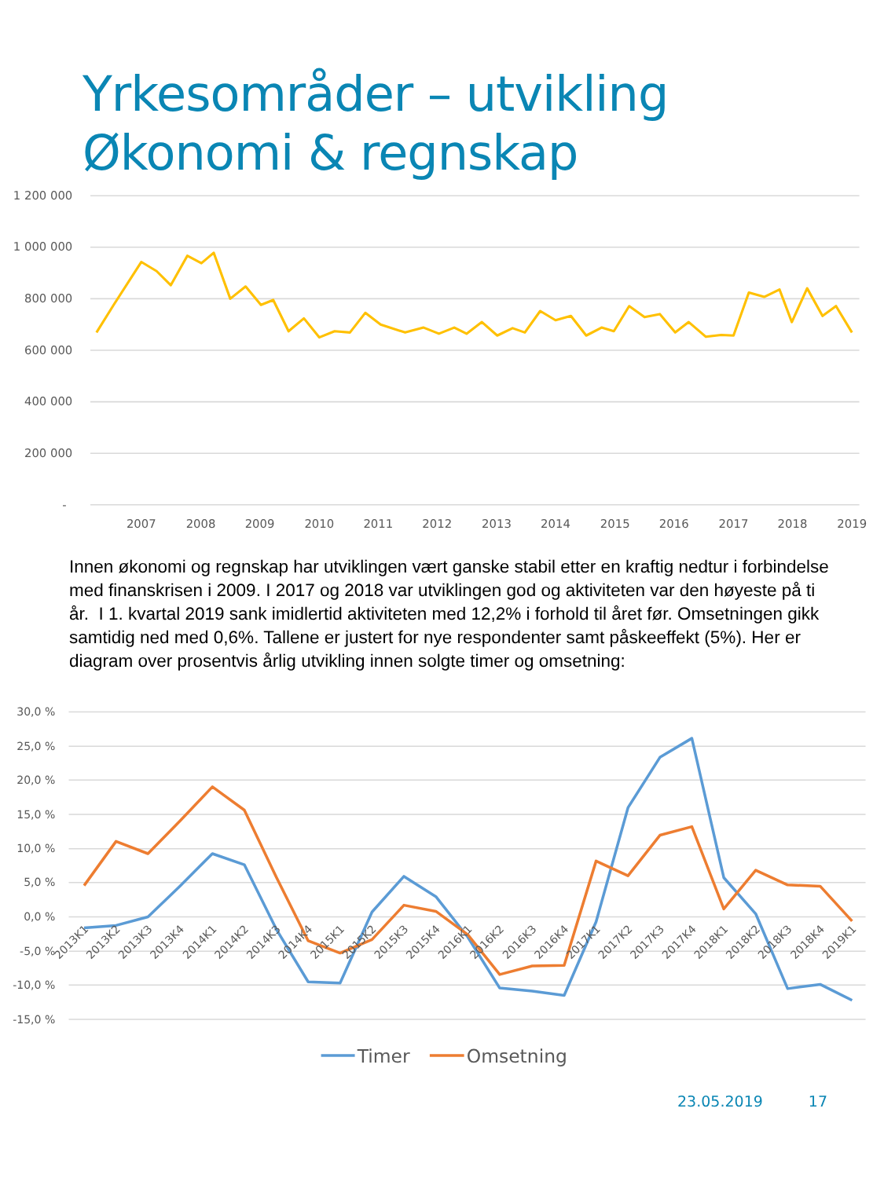Yrkesområder – utvikling
Økonomi & regnskap
1 200 000
1 000 000
800 000
600 000
400 000
200 000
-
2007
2008
2009
2010
2011
2012
2013
2014
2015
2016
2017
2018
2019
Innen økonomi og regnskap har utviklingen vært ganske stabil etter en kraftig nedtur i forbindelse med finanskrisen i 2009. I 2017 og 2018 var utviklingen god og aktiviteten var den høyeste på ti år. I 1. kvartal 2019 sank imidlertid aktiviteten med 12,2% i forhold til året før. Omsetningen gikk samtidig ned med 0,6%. Tallene er justert for nye respondenter samt påskeeffekt (5%). Her er diagram over prosentvis årlig utvikling innen solgte timer og omsetning:
30,0 %
25,0 %
20,0 %
15,0 %
10,0 %
5,0 %
0,0 %
-5,0 %
-10,0 %
-15,0 %
2013K1
2013K2
2013K3
2013K4
2014K1
2014K2
2014K3
2014K4
2015K1
2015K2
2015K3
2015K4
2016K1
2016K2
2016K3
2016K4
2017K1
2017K2
2017K3
2017K4
2018K1
2018K2
2018K3
2018K4
2019K1
Timer
Omsetning
23.05.2019 17